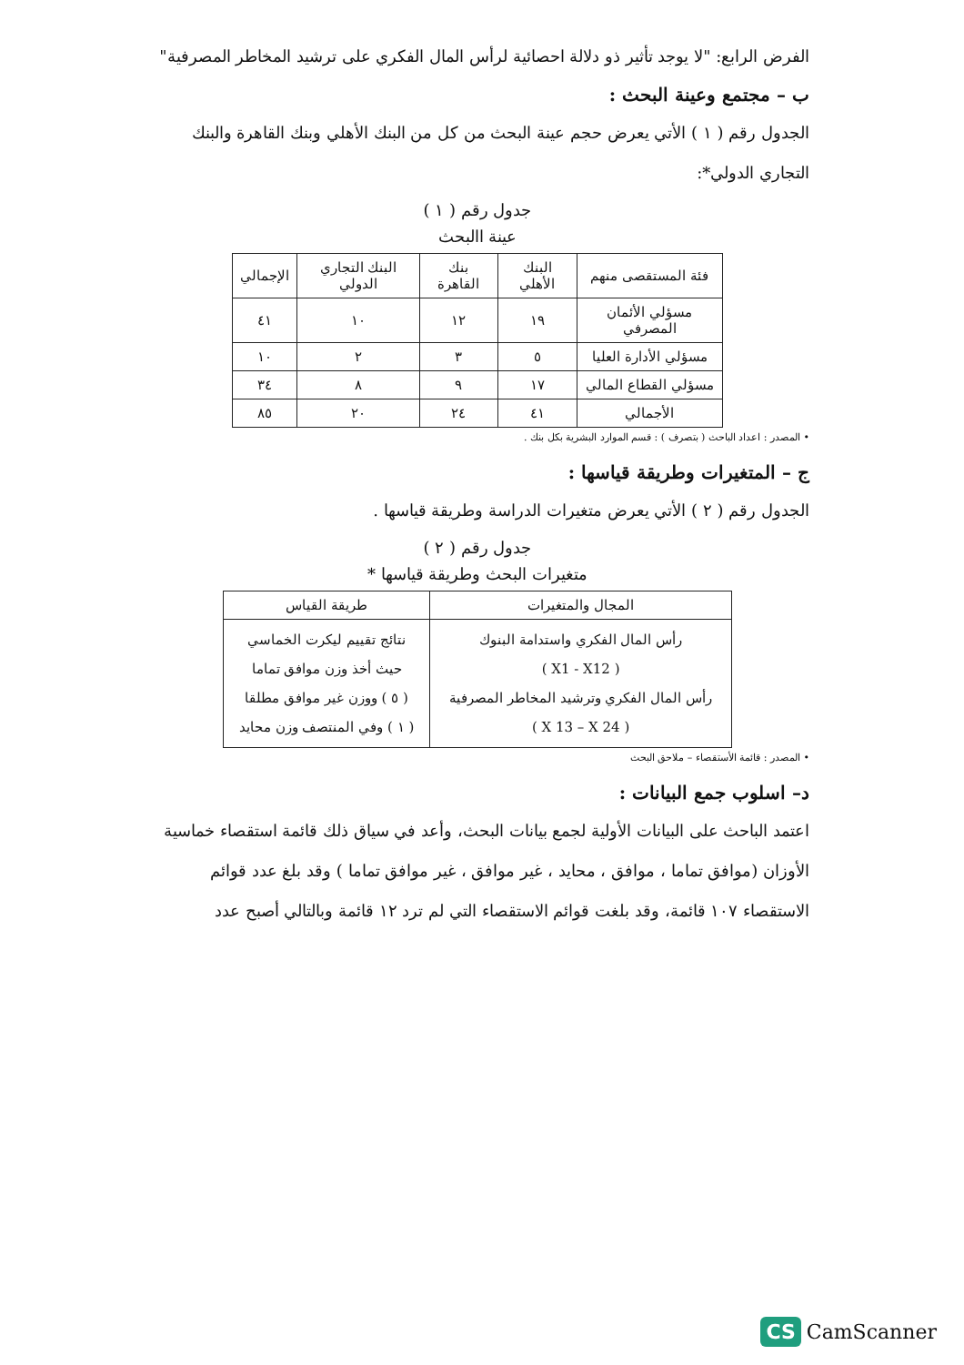الفرض الرابع: "لا يوجد تأثير ذو دلالة احصائية لرأس المال الفكري على ترشيد المخاطر المصرفية"
ب – مجتمع وعينة البحث :
الجدول رقم ( ١ ) الأتي يعرض حجم عينة البحث من كل من البنك الأهلي وبنك القاهرة والبنك التجاري الدولي*:
جدول رقم ( ١ )
عينة االبحث
| فئة المستقصى منهم | البنك الأهلي | بنك القاهرة | البنك التجاري الدولي | الإجمالي |
| --- | --- | --- | --- | --- |
| مسؤلي الأئمان المصرفي | ١٩ | ١٢ | ١٠ | ٤١ |
| مسؤلي الأدارة العليا | ٥ | ٣ | ٢ | ١٠ |
| مسؤلي القطاع المالي | ١٧ | ٩ | ٨ | ٣٤ |
| الأجمالي | ٤١ | ٢٤ | ٢٠ | ٨٥ |
• المصدر : اعداد الباحث ( بتصرف ) : قسم الموارد البشرية بكل بنك .
ج – المتغيرات وطريقة قياسها :
الجدول رقم ( ٢ ) الأتي يعرض متغيرات الدراسة وطريقة قياسها .
جدول رقم ( ٢ )
متغيرات البحث وطريقة قياسها *
| المجال والمتغيرات | طريقة القياس |
| --- | --- |
| رأس المال الفكري واستدامة البنوك ( X1 - X12 ) رأس المال الفكري وترشيد المخاطر المصرفية ( X 13 – X 24 ) | نتائج تقييم ليكرت الخماسي حيث أخذ وزن موافق تماما ( ٥ ) ووزن غير موافق مطلقا ( ١ ) وفي المنتصف وزن محايد |
• المصدر : قائمة الأستقصاء – ملاحق البحث
د– اسلوب جمع البيانات :
اعتمد الباحث على البيانات الأولية لجمع بيانات البحث، وأعد في سياق ذلك قائمة استقصاء خماسية الأوزان (موافق تماما ، موافق ، محايد ، غير موافق ، غير موافق تماما ) وقد بلغ عدد قوائم الاستقصاء ١٠٧ قائمة، وقد بلغت قوائم الاستقصاء التي لم ترد ١٢ قائمة وبالتالي أصبح عدد
CS CamScanner